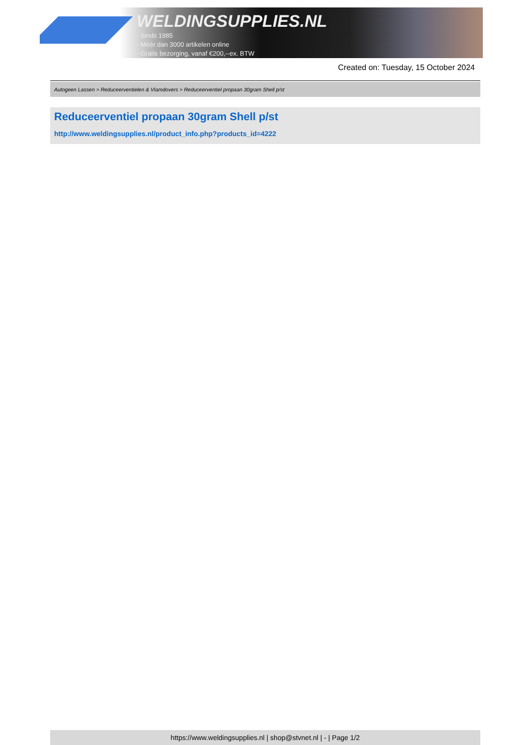WELDINGSUPPLIES.NL
- Sinds 1985
- Méér dan 3000 artikelen online
- Gratis bezorging, vanaf €200,--ex. BTW
Created on: Tuesday, 15 October 2024
Autogeen Lassen > Reduceerventielen & Vlamdovers > Reduceerventiel propaan 30gram Shell p/st
Reduceerventiel propaan 30gram Shell p/st
http://www.weldingsupplies.nl/product_info.php?products_id=4222
https://www.weldingsupplies.nl | shop@stvnet.nl | - | Page 1/2